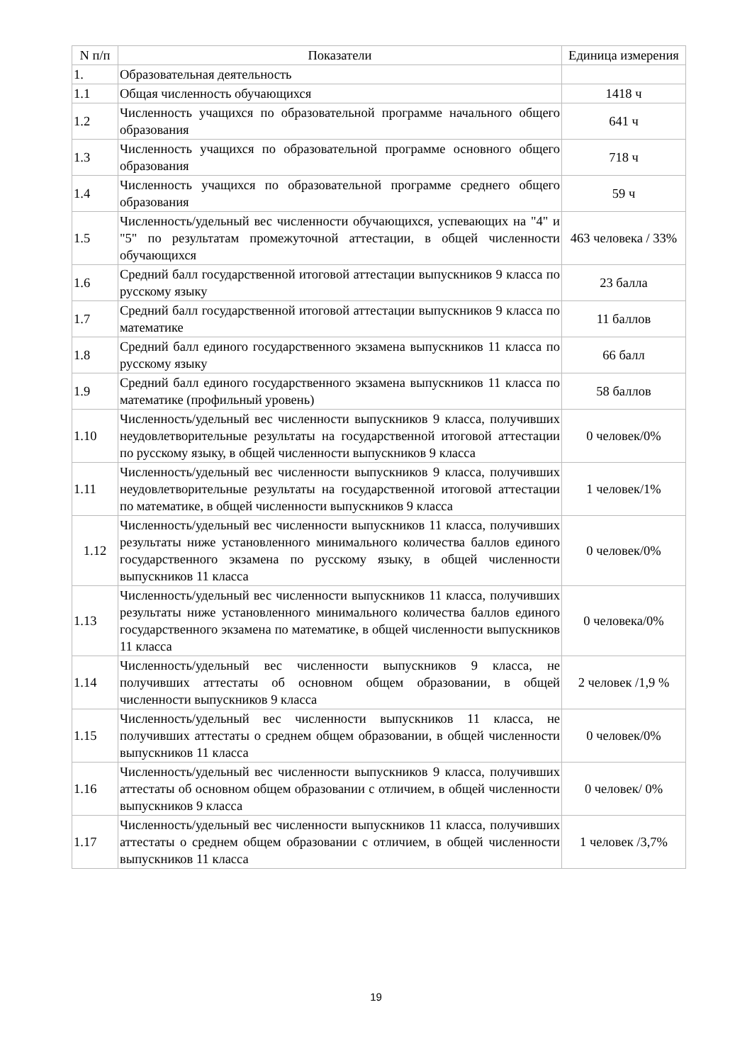| N п/п | Показатели | Единица измерения |
| --- | --- | --- |
| 1. | Образовательная деятельность | |
| 1.1 | Общая численность обучающихся | 1418 ч |
| 1.2 | Численность учащихся по образовательной программе начального общего образования | 641 ч |
| 1.3 | Численность учащихся по образовательной программе основного общего образования | 718 ч |
| 1.4 | Численность учащихся по образовательной программе среднего общего образования | 59 ч |
| 1.5 | Численность/удельный вес численности обучающихся, успевающих на "4" и "5" по результатам промежуточной аттестации, в общей численности обучающихся | 463 человека / 33% |
| 1.6 | Средний балл государственной итоговой аттестации выпускников 9 класса по русскому языку | 23 балла |
| 1.7 | Средний балл государственной итоговой аттестации выпускников 9 класса по математике | 11 баллов |
| 1.8 | Средний балл единого государственного экзамена выпускников 11 класса по русскому языку | 66 балл |
| 1.9 | Средний балл единого государственного экзамена выпускников 11 класса по математике (профильный уровень) | 58 баллов |
| 1.10 | Численность/удельный вес численности выпускников 9 класса, получивших неудовлетворительные результаты на государственной итоговой аттестации по русскому языку, в общей численности выпускников 9 класса | 0 человек/0% |
| 1.11 | Численность/удельный вес численности выпускников 9 класса, получивших неудовлетворительные результаты на государственной итоговой аттестации по математике, в общей численности выпускников 9 класса | 1 человек/1% |
| 1.12 | Численность/удельный вес численности выпускников 11 класса, получивших результаты ниже установленного минимального количества баллов единого государственного экзамена по русскому языку, в общей численности выпускников 11 класса | 0 человек/0% |
| 1.13 | Численность/удельный вес численности выпускников 11 класса, получивших результаты ниже установленного минимального количества баллов единого государственного экзамена по математике, в общей численности выпускников 11 класса | 0 человека/0% |
| 1.14 | Численность/удельный вес численности выпускников 9 класса, не получивших аттестаты об основном общем образовании, в общей численности выпускников 9 класса | 2 человек /1,9 % |
| 1.15 | Численность/удельный вес численности выпускников 11 класса, не получивших аттестаты о среднем общем образовании, в общей численности выпускников 11 класса | 0 человек/0% |
| 1.16 | Численность/удельный вес численности выпускников 9 класса, получивших аттестаты об основном общем образовании с отличием, в общей численности выпускников 9 класса | 0 человек/ 0% |
| 1.17 | Численность/удельный вес численности выпускников 11 класса, получивших аттестаты о среднем общем образовании с отличием, в общей численности выпускников 11 класса | 1 человек /3,7% |
19